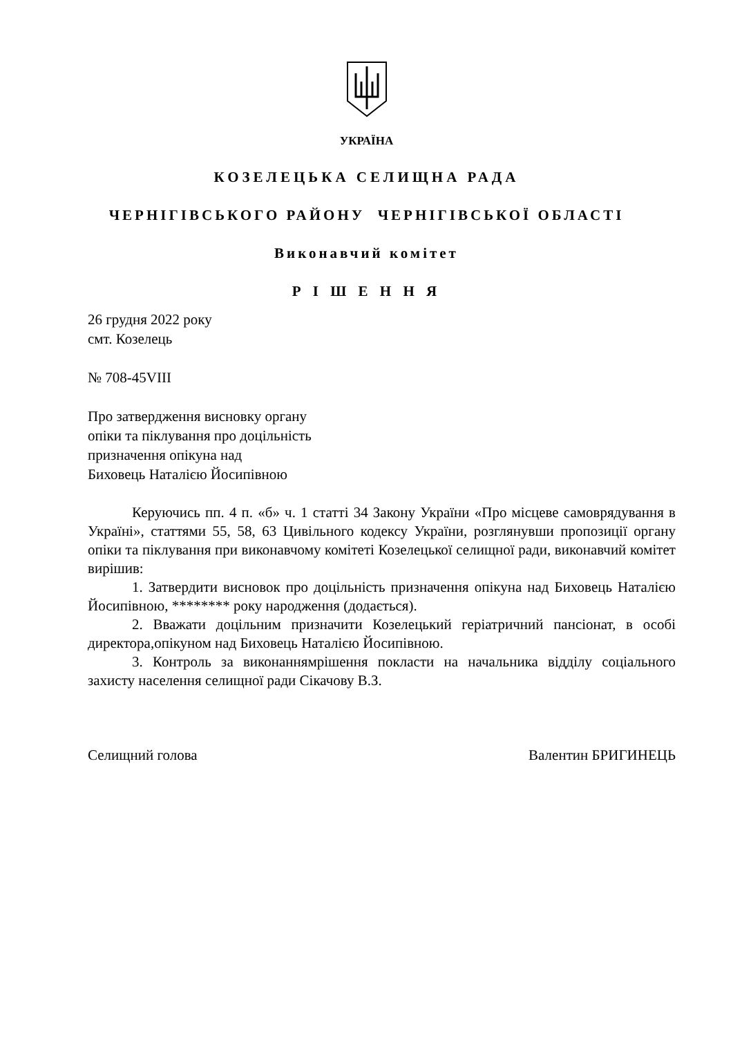УКРАЇНА
КОЗЕЛЕЦЬКА СЕЛИЩНА РАДА
ЧЕРНІГІВСЬКОГО РАЙОНУ ЧЕРНІГІВСЬКОЇ ОБЛАСТІ
Виконавчий комітет
Р І Ш Е Н Н Я
26 грудня 2022 року
смт. Козелець
№ 708-45VIII
Про затвердження висновку органу
опіки та піклування про доцільність
призначення опікуна над
Биховець Наталією Йосипівною
Керуючись пп. 4 п. «б» ч. 1 статті 34 Закону України «Про місцеве самоврядування в Україні», статтями 55, 58, 63 Цивільного кодексу України, розглянувши пропозиції органу опіки та піклування при виконавчому комітеті Козелецької селищної ради, виконавчий комітет вирішив:
1. Затвердити висновок про доцільність призначення опікуна над Биховець Наталією Йосипівною, ******** року народження (додається).
2. Вважати доцільним призначити Козелецький геріатричний пансіонат, в особі директора,опікуном над Биховець Наталією Йосипівною.
3. Контроль за виконаннямрішення покласти на начальника відділу соціального захисту населення селищної ради Сікачову В.З.
Селищний голова Валентин БРИГИНЕЦЬ